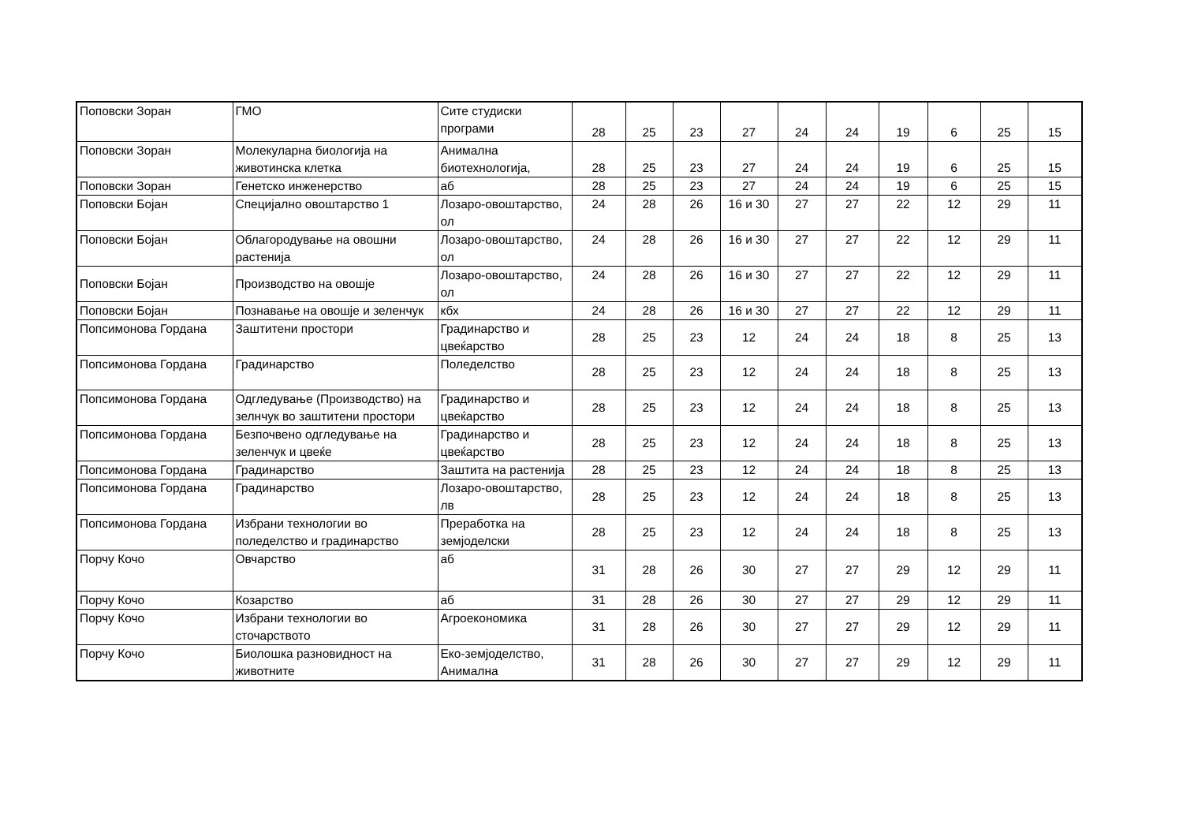| Поповски Зоран | ГМО | Сите студиски програми | 28 | 25 | 23 | 27 | 24 | 24 | 19 | 6 | 25 | 15 |
| Поповски Зоран | Молекуларна биологија на животинска клетка | Анимална биотехнологија, | 28 | 25 | 23 | 27 | 24 | 24 | 19 | 6 | 25 | 15 |
| Поповски Зоран | Генетско инженерство | аб | 28 | 25 | 23 | 27 | 24 | 24 | 19 | 6 | 25 | 15 |
| Поповски Бојан | Специјално овоштарство 1 | Лозаро-овоштарство, ол | 24 | 28 | 26 | 16 и 30 | 27 | 27 | 22 | 12 | 29 | 11 |
| Поповски Бојан | Облагородување на овошни растенија | Лозаро-овоштарство, ол | 24 | 28 | 26 | 16 и 30 | 27 | 27 | 22 | 12 | 29 | 11 |
| Поповски Бојан | Производство на овошје | Лозаро-овоштарство, ол | 24 | 28 | 26 | 16 и 30 | 27 | 27 | 22 | 12 | 29 | 11 |
| Поповски Бојан | Познавање на овошје и зеленчук | кбх | 24 | 28 | 26 | 16 и 30 | 27 | 27 | 22 | 12 | 29 | 11 |
| Попсимонова Гордана | Заштитени простори | Градинарство и цвеќарство | 28 | 25 | 23 | 12 | 24 | 24 | 18 | 8 | 25 | 13 |
| Попсимонова Гордана | Градинарство | Поледелство | 28 | 25 | 23 | 12 | 24 | 24 | 18 | 8 | 25 | 13 |
| Попсимонова Гордана | Одгледување (Производство) на зелнчук во заштитени простори | Градинарство и цвеќарство | 28 | 25 | 23 | 12 | 24 | 24 | 18 | 8 | 25 | 13 |
| Попсимонова Гордана | Безпочвено одгледување на зеленчук и цвеќе | Градинарство и цвеќарство | 28 | 25 | 23 | 12 | 24 | 24 | 18 | 8 | 25 | 13 |
| Попсимонова Гордана | Градинарство | Заштита на растенија | 28 | 25 | 23 | 12 | 24 | 24 | 18 | 8 | 25 | 13 |
| Попсимонова Гордана | Градинарство | Лозаро-овоштарство, лв | 28 | 25 | 23 | 12 | 24 | 24 | 18 | 8 | 25 | 13 |
| Попсимонова Гордана | Избрани технологии во поледелство и градинарство | Преработка на земјоделски | 28 | 25 | 23 | 12 | 24 | 24 | 18 | 8 | 25 | 13 |
| Порчу Кочо | Овчарство | аб | 31 | 28 | 26 | 30 | 27 | 27 | 29 | 12 | 29 | 11 |
| Порчу Кочо | Козарство | аб | 31 | 28 | 26 | 30 | 27 | 27 | 29 | 12 | 29 | 11 |
| Порчу Кочо | Избрани технологии во сточарството | Агроекономика | 31 | 28 | 26 | 30 | 27 | 27 | 29 | 12 | 29 | 11 |
| Порчу Кочо | Биолошка разновидност на животните | Еко-земјоделство, Анимална | 31 | 28 | 26 | 30 | 27 | 27 | 29 | 12 | 29 | 11 |